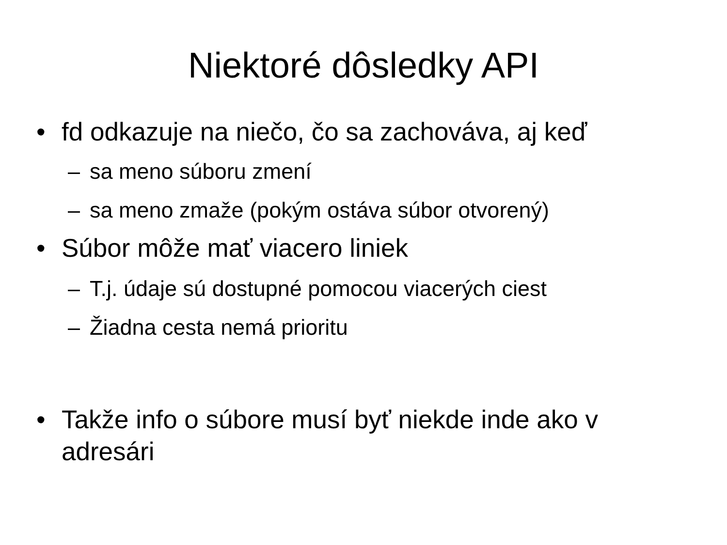Niektoré dôsledky API
• fd odkazuje na niečo, čo sa zachováva, aj keď
– sa meno súboru zmení
– sa meno zmaže (pokým ostáva súbor otvorený)
• Súbor môže mať viacero liniek
– T.j. údaje sú dostupné pomocou viacerých ciest
– Žiadna cesta nemá prioritu
• Takže info o súbore musí byť niekde inde ako v adresári